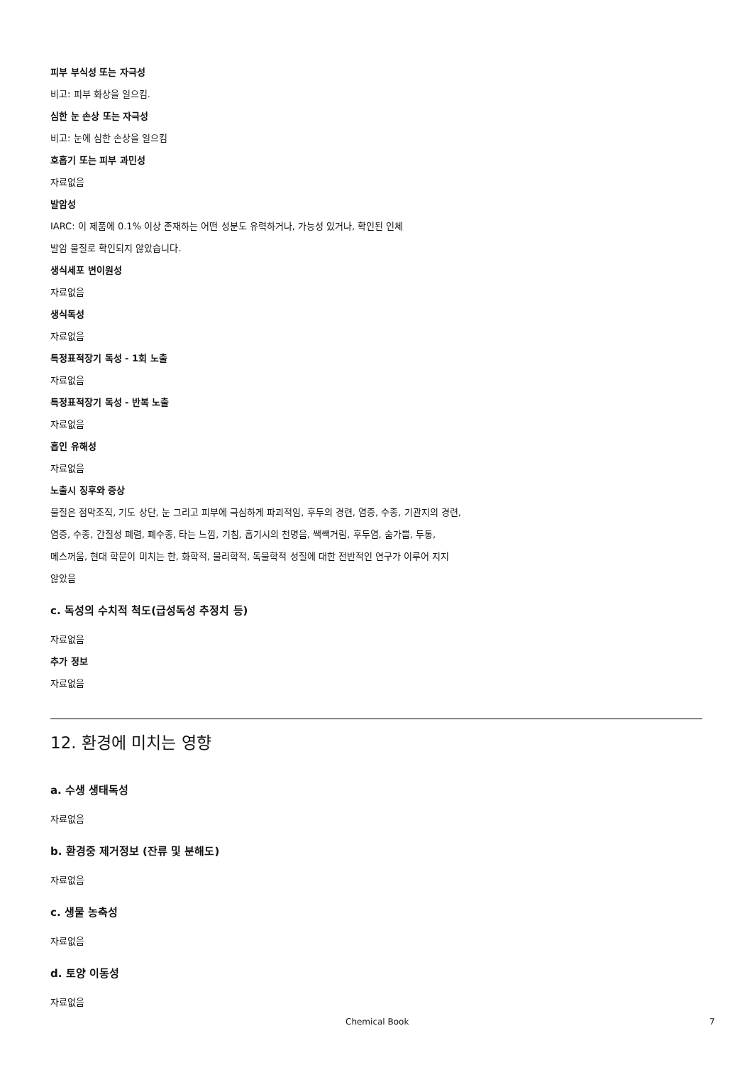피부 부식성 또는 자극성
비고: 피부 화상을 일으킴.
심한 눈 손상 또는 자극성
비고: 눈에 심한 손상을 일으킴
호흡기 또는 피부 과민성
자료없음
발암성
IARC: 이 제품에 0.1% 이상 존재하는 어떤 성분도 유력하거나, 가능성 있거나, 확인된 인체
발암 물질로 확인되지 않았습니다.
생식세포 변이원성
자료없음
생식독성
자료없음
특정표적장기 독성 - 1회 노출
자료없음
특정표적장기 독성 - 반복 노출
자료없음
흡인 유해성
자료없음
노출시 징후와 증상
물질은 점막조직, 기도 상단, 눈 그리고 피부에 극심하게 파괴적임, 후두의 경련, 염증, 수종, 기관지의 경련,
염증, 수종, 간질성 폐렴, 폐수종, 타는 느낌, 기침, 흡기시의 천명음, 쌕쌕거림, 후두염, 숨가쁨, 두통,
메스꺼움, 현대 학문이 미치는 한, 화학적, 물리학적, 독물학적 성질에 대한 전반적인 연구가 이루어 지지
않았음
c. 독성의 수치적 척도(급성독성 추정치 등)
자료없음
추가 정보
자료없음
12. 환경에 미치는 영향
a. 수생 생태독성
자료없음
b. 환경중 제거정보 (잔류 및 분해도)
자료없음
c. 생물 농축성
자료없음
d. 토양 이동성
자료없음
Chemical Book 7